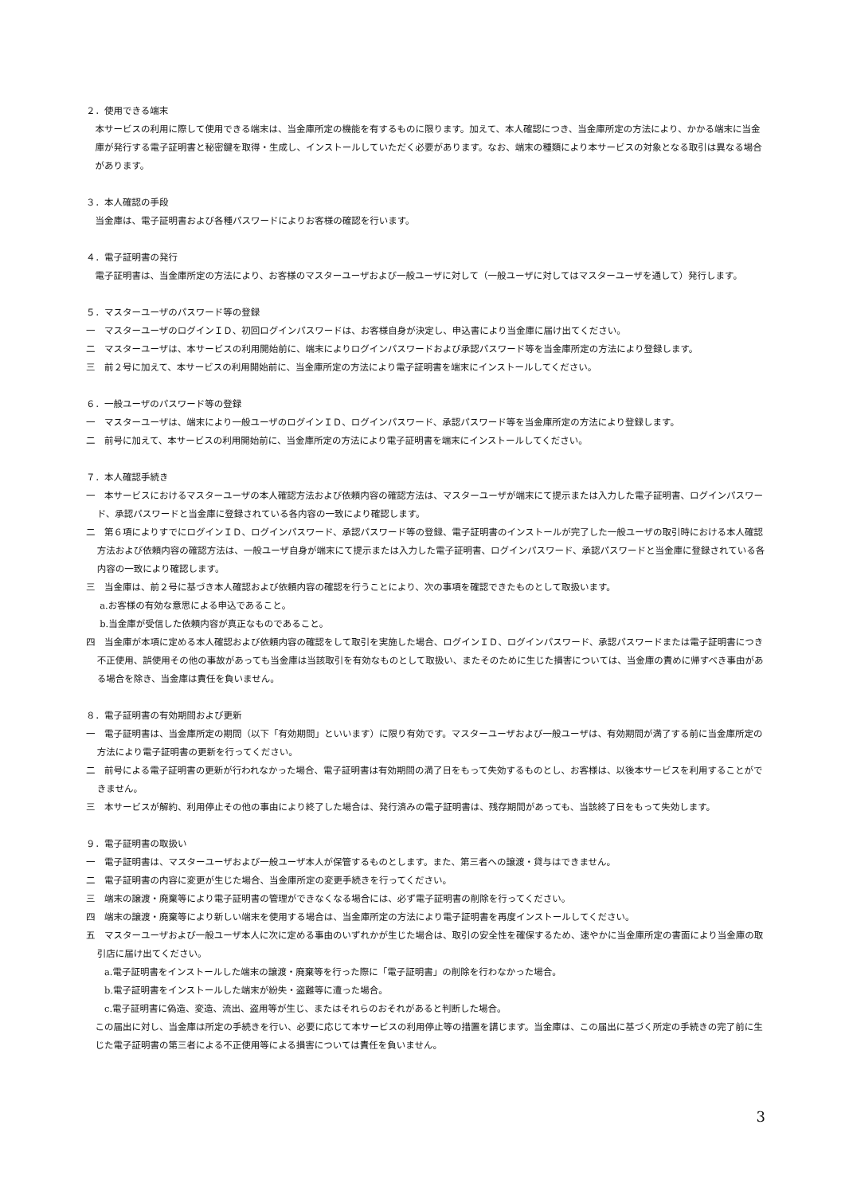２．使用できる端末
本サービスの利用に際して使用できる端末は、当金庫所定の機能を有するものに限ります。加えて、本人確認につき、当金庫所定の方法により、かかる端末に当金庫が発行する電子証明書と秘密鍵を取得・生成し、インストールしていただく必要があります。なお、端末の種類により本サービスの対象となる取引は異なる場合があります。
３．本人確認の手段
当金庫は、電子証明書および各種パスワードによりお客様の確認を行います。
４．電子証明書の発行
電子証明書は、当金庫所定の方法により、お客様のマスターユーザおよび一般ユーザに対して（一般ユーザに対してはマスターユーザを通して）発行します。
５．マスターユーザのパスワード等の登録
一　マスターユーザのログインＩＤ、初回ログインパスワードは、お客様自身が決定し、申込書により当金庫に届け出てください。
二　マスターユーザは、本サービスの利用開始前に、端末によりログインパスワードおよび承認パスワード等を当金庫所定の方法により登録します。
三　前２号に加えて、本サービスの利用開始前に、当金庫所定の方法により電子証明書を端末にインストールしてください。
６．一般ユーザのパスワード等の登録
一　マスターユーザは、端末により一般ユーザのログインＩＤ、ログインパスワード、承認パスワード等を当金庫所定の方法により登録します。
二　前号に加えて、本サービスの利用開始前に、当金庫所定の方法により電子証明書を端末にインストールしてください。
７．本人確認手続き
一　本サービスにおけるマスターユーザの本人確認方法および依頼内容の確認方法は、マスターユーザが端末にて提示または入力した電子証明書、ログインパスワード、承認パスワードと当金庫に登録されている各内容の一致により確認します。
二　第６項によりすでにログインＩＤ、ログインパスワード、承認パスワード等の登録、電子証明書のインストールが完了した一般ユーザの取引時における本人確認方法および依頼内容の確認方法は、一般ユーザ自身が端末にて提示または入力した電子証明書、ログインパスワード、承認パスワードと当金庫に登録されている各内容の一致により確認します。
三　当金庫は、前２号に基づき本人確認および依頼内容の確認を行うことにより、次の事項を確認できたものとして取扱います。
a.お客様の有効な意思による申込であること。
b.当金庫が受信した依頼内容が真正なものであること。
四　当金庫が本項に定める本人確認および依頼内容の確認をして取引を実施した場合、ログインＩＤ、ログインパスワード、承認パスワードまたは電子証明書につき不正使用、誤使用その他の事故があっても当金庫は当該取引を有効なものとして取扱い、またそのために生じた損害については、当金庫の責めに帰すべき事由がある場合を除き、当金庫は責任を負いません。
８．電子証明書の有効期間および更新
一　電子証明書は、当金庫所定の期間（以下「有効期間」といいます）に限り有効です。マスターユーザおよび一般ユーザは、有効期間が満了する前に当金庫所定の方法により電子証明書の更新を行ってください。
二　前号による電子証明書の更新が行われなかった場合、電子証明書は有効期間の満了日をもって失効するものとし、お客様は、以後本サービスを利用することができません。
三　本サービスが解約、利用停止その他の事由により終了した場合は、発行済みの電子証明書は、残存期間があっても、当該終了日をもって失効します。
９．電子証明書の取扱い
一　電子証明書は、マスターユーザおよび一般ユーザ本人が保管するものとします。また、第三者への譲渡・貸与はできません。
二　電子証明書の内容に変更が生じた場合、当金庫所定の変更手続きを行ってください。
三　端末の譲渡・廃棄等により電子証明書の管理ができなくなる場合には、必ず電子証明書の削除を行ってください。
四　端末の譲渡・廃棄等により新しい端末を使用する場合は、当金庫所定の方法により電子証明書を再度インストールしてください。
五　マスターユーザおよび一般ユーザ本人に次に定める事由のいずれかが生じた場合は、取引の安全性を確保するため、速やかに当金庫所定の書面により当金庫の取引店に届け出てください。
a.電子証明書をインストールした端末の譲渡・廃棄等を行った際に「電子証明書」の削除を行わなかった場合。
b.電子証明書をインストールした端末が紛失・盗難等に遭った場合。
c.電子証明書に偽造、変造、流出、盗用等が生じ、またはそれらのおそれがあると判断した場合。
この届出に対し、当金庫は所定の手続きを行い、必要に応じて本サービスの利用停止等の措置を講じます。当金庫は、この届出に基づく所定の手続きの完了前に生じた電子証明書の第三者による不正使用等による損害については責任を負いません。
3